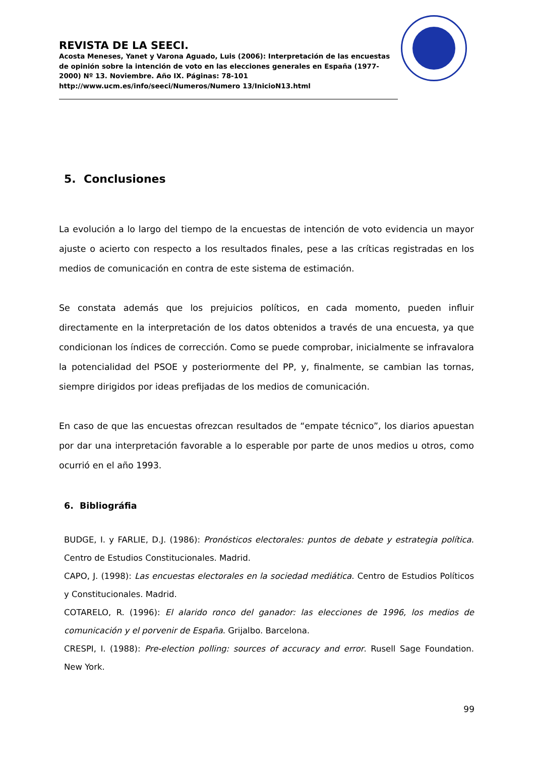REVISTA DE LA SEECI.
Acosta Meneses, Yanet y Varona Aguado, Luis (2006): Interpretación de las encuestas de opinión sobre la intención de voto en las elecciones generales en España (1977-2000) Nº 13. Noviembre. Año IX. Páginas: 78-101 http://www.ucm.es/info/seeci/Numeros/Numero 13/InicioN13.html
5. Conclusiones
La evolución a lo largo del tiempo de la encuestas de intención de voto evidencia un mayor ajuste o acierto con respecto a los resultados finales, pese a las críticas registradas en los medios de comunicación en contra de este sistema de estimación.
Se constata además que los prejuicios políticos, en cada momento, pueden influir directamente en la interpretación de los datos obtenidos a través de una encuesta, ya que condicionan los índices de corrección. Como se puede comprobar, inicialmente se infravalora la potencialidad del PSOE y posteriormente del PP, y, finalmente, se cambian las tornas, siempre dirigidos por ideas prefijadas de los medios de comunicación.
En caso de que las encuestas ofrezcan resultados de “empate técnico”, los diarios apuestan por dar una interpretación favorable a lo esperable por parte de unos medios u otros, como ocurrió en el año 1993.
6. Bibliográfia
BUDGE, I. y FARLIE, D.J. (1986): Pronósticos electorales: puntos de debate y estrategia política. Centro de Estudios Constitucionales. Madrid.
CAPO, J. (1998): Las encuestas electorales en la sociedad mediática. Centro de Estudios Políticos y Constitucionales. Madrid.
COTARELO, R. (1996): El alarido ronco del ganador: las elecciones de 1996, los medios de comunicación y el porvenir de España. Grijalbo. Barcelona.
CRESPI, I. (1988): Pre-election polling: sources of accuracy and error. Rusell Sage Foundation. New York.
99